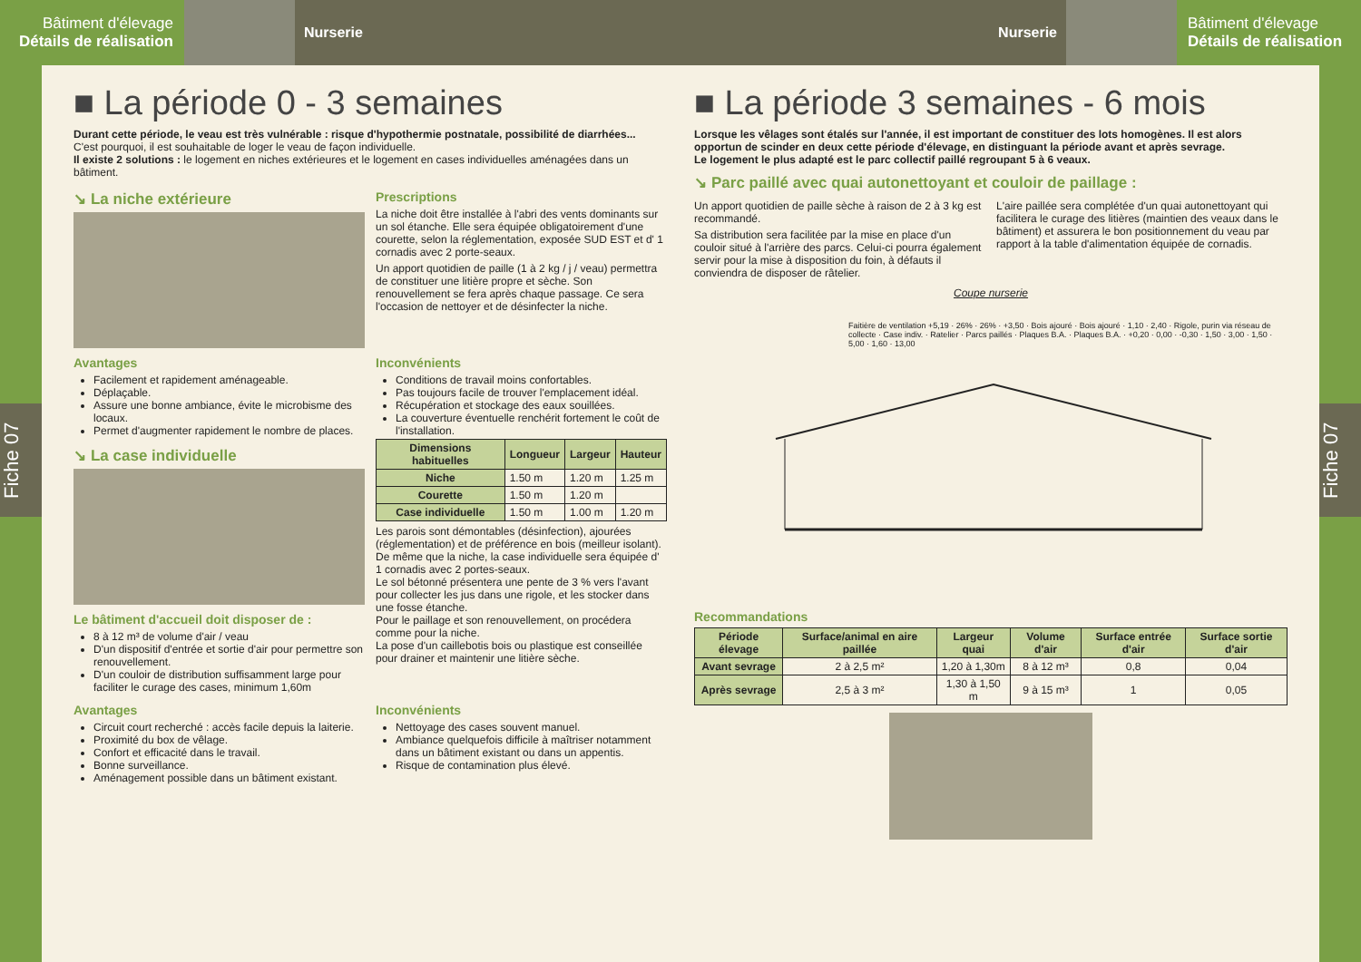Bâtiment d'élevage
Détails de réalisation
Nurserie Nurserie
Bâtiment d'élevage
Détails de réalisation
Fiche 07
Fiche 07
■ La période 0 - 3 semaines
Durant cette période, le veau est très vulnérable : risque d'hypothermie postnatale, possibilité de diarrhées...
C'est pourquoi, il est souhaitable de loger le veau de façon individuelle.
Il existe 2 solutions : le logement en niches extérieures et le logement en cases individuelles aménagées dans un bâtiment.
↘ La niche extérieure
Prescriptions
La niche doit être installée à l'abri des vents dominants sur un sol étanche. Elle sera équipée obligatoirement d'une courette, selon la réglementation, exposée SUD EST et d' 1 cornadis avec 2 porte-seaux.
Un apport quotidien de paille (1 à 2 kg / j / veau) permettra de constituer une litière propre et sèche. Son renouvellement se fera après chaque passage. Ce sera l'occasion de nettoyer et de désinfecter la niche.
Avantages
Facilement et rapidement aménageable.
Déplaçable.
Assure une bonne ambiance, évite le microbisme des locaux.
Permet d'augmenter rapidement le nombre de places.
Inconvénients
Conditions de travail moins confortables.
Pas toujours facile de trouver l'emplacement idéal.
Récupération et stockage des eaux souillées.
La couverture éventuelle renchérit fortement le coût de l'installation.
↘ La case individuelle
Le bâtiment d'accueil doit disposer de :
8 à 12 m³ de volume d'air / veau
D'un dispositif d'entrée et sortie d'air pour permettre son renouvellement.
D'un couloir de distribution suffisamment large pour faciliter le curage des cases, minimum 1,60m
| Dimensions habituelles | Longueur | Largeur | Hauteur |
| --- | --- | --- | --- |
| Niche | 1.50 m | 1.20 m | 1.25 m |
| Courette | 1.50 m | 1.20 m | |
| Case individuelle | 1.50 m | 1.00 m | 1.20 m |
Les parois sont démontables (désinfection), ajourées (réglementation) et de préférence en bois (meilleur isolant).
De même que la niche, la case individuelle sera équipée d' 1 cornadis avec 2 portes-seaux.
Le sol bétonné présentera une pente de 3 % vers l'avant pour collecter les jus dans une rigole, et les stocker dans une fosse étanche.
Pour le paillage et son renouvellement, on procédera comme pour la niche.
La pose d'un caillebotis bois ou plastique est conseillée pour drainer et maintenir une litière sèche.
Avantages
Circuit court recherché : accès facile depuis la laiterie.
Proximité du box de vêlage.
Confort et efficacité dans le travail.
Bonne surveillance.
Aménagement possible dans un bâtiment existant.
Inconvénients
Nettoyage des cases souvent manuel.
Ambiance quelquefois difficile à maîtriser notamment dans un bâtiment existant ou dans un appentis.
Risque de contamination plus élevé.
■ La période 3 semaines - 6 mois
Lorsque les vêlages sont étalés sur l'année, il est important de constituer des lots homogènes. Il est alors opportun de scinder en deux cette période d'élevage, en distinguant la période avant et après sevrage.
Le logement le plus adapté est le parc collectif paillé regroupant 5 à 6 veaux.
↘ Parc paillé avec quai autonettoyant et couloir de paillage :
Un apport quotidien de paille sèche à raison de 2 à 3 kg est recommandé.
Sa distribution sera facilitée par la mise en place d'un couloir situé à l'arrière des parcs. Celui-ci pourra également servir pour la mise à disposition du foin, à défauts il conviendra de disposer de râtelier.
L'aire paillée sera complétée d'un quai autonettoyant qui facilitera le curage des litières (maintien des veaux dans le bâtiment) et assurera le bon positionnement du veau par rapport à la table d'alimentation équipée de cornadis.
Coupe nurserie
Faitière de ventilation +5,19 · 26% · 26% · +3,50 · Bois ajouré · Bois ajouré · 1,10 · 2,40 · Rigole, purin via réseau de collecte · Case indiv. · Ratelier · Parcs paillés · Plaques B.A. · Plaques B.A. · +0,20 · 0,00 · -0,30 · 1,50 · 3,00 · 1,50 · 5,00 · 1,60 · 13,00
Recommandations
| Période élevage | Surface/animal en aire paillée | Largeur quai | Volume d'air | Surface entrée d'air | Surface sortie d'air |
| --- | --- | --- | --- | --- | --- |
| Avant sevrage | 2 à 2,5 m² | 1,20 à 1,30m | 8 à 12 m³ | 0,8 | 0,04 |
| Après sevrage | 2,5 à 3 m² | 1,30 à 1,50 m | 9 à 15 m³ | 1 | 0,05 |